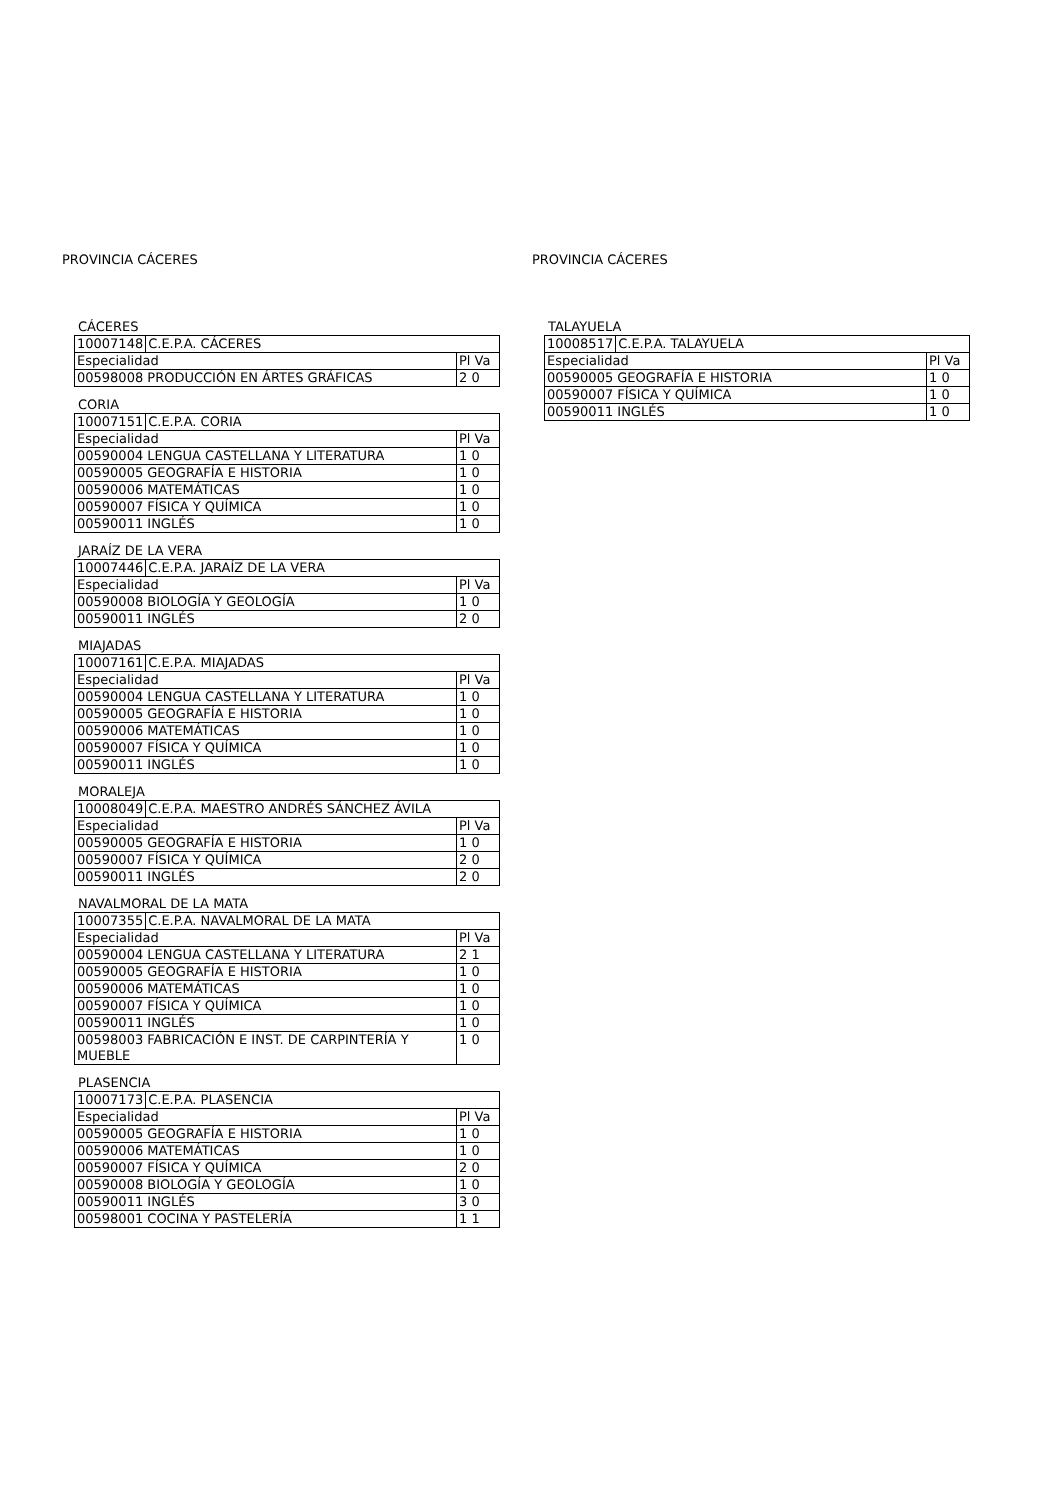PROVINCIA CÁCERES
CÁCERES
| 10007148 | C.E.P.A. CÁCERES | |
| Especialidad | | Pl Va |
| 00598008 PRODUCCIÓN EN ÁRTES GRÁFICAS | | 2 0 |
CORIA
| 10007151 | C.E.P.A. CORIA | |
| Especialidad | | Pl Va |
| 00590004 LENGUA CASTELLANA Y LITERATURA | | 1 0 |
| 00590005 GEOGRAFÍA E HISTORIA | | 1 0 |
| 00590006 MATEMÁTICAS | | 1 0 |
| 00590007 FÍSICA Y QUÍMICA | | 1 0 |
| 00590011 INGLÉS | | 1 0 |
JARAÍZ DE LA VERA
| 10007446 | C.E.P.A. JARAÍZ DE LA VERA | |
| Especialidad | | Pl Va |
| 00590008 BIOLOGÍA Y GEOLOGÍA | | 1 0 |
| 00590011 INGLÉS | | 2 0 |
MIAJADAS
| 10007161 | C.E.P.A. MIAJADAS | |
| Especialidad | | Pl Va |
| 00590004 LENGUA CASTELLANA Y LITERATURA | | 1 0 |
| 00590005 GEOGRAFÍA E HISTORIA | | 1 0 |
| 00590006 MATEMÁTICAS | | 1 0 |
| 00590007 FÍSICA Y QUÍMICA | | 1 0 |
| 00590011 INGLÉS | | 1 0 |
MORALEJA
| 10008049 | C.E.P.A. MAESTRO ANDRÉS SÁNCHEZ ÁVILA | |
| Especialidad | | Pl Va |
| 00590005 GEOGRAFÍA E HISTORIA | | 1 0 |
| 00590007 FÍSICA Y QUÍMICA | | 2 0 |
| 00590011 INGLÉS | | 2 0 |
NAVALMORAL DE LA MATA
| 10007355 | C.E.P.A. NAVALMORAL DE LA MATA | |
| Especialidad | | Pl Va |
| 00590004 LENGUA CASTELLANA Y LITERATURA | | 2 1 |
| 00590005 GEOGRAFÍA E HISTORIA | | 1 0 |
| 00590006 MATEMÁTICAS | | 1 0 |
| 00590007 FÍSICA Y QUÍMICA | | 1 0 |
| 00590011 INGLÉS | | 1 0 |
| 00598003 FABRICACIÓN E INST. DE CARPINTERÍA Y MUEBLE | | 1 0 |
PLASENCIA
| 10007173 | C.E.P.A. PLASENCIA | |
| Especialidad | | Pl Va |
| 00590005 GEOGRAFÍA E HISTORIA | | 1 0 |
| 00590006 MATEMÁTICAS | | 1 0 |
| 00590007 FÍSICA Y QUÍMICA | | 2 0 |
| 00590008 BIOLOGÍA Y GEOLOGÍA | | 1 0 |
| 00590011 INGLÉS | | 3 0 |
| 00598001 COCINA Y PASTELERÍA | | 1 1 |
PROVINCIA CÁCERES
TALAYUELA
| 10008517 | C.E.P.A. TALAYUELA | |
| Especialidad | | Pl Va |
| 00590005 GEOGRAFÍA E HISTORIA | | 1 0 |
| 00590007 FÍSICA Y QUÍMICA | | 1 0 |
| 00590011 INGLÉS | | 1 0 |